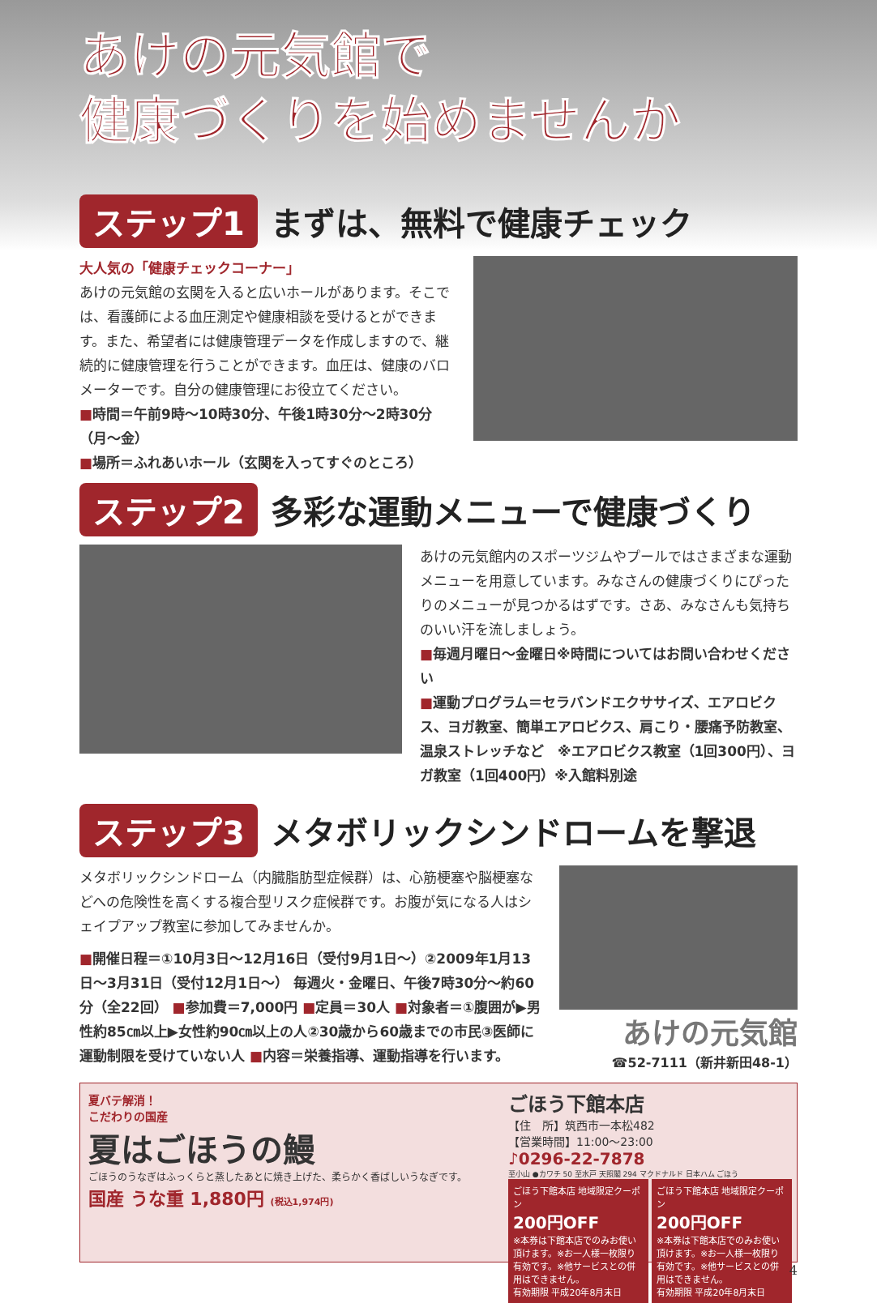あけの元気館で
健康づくりを始めませんか
ステップ1 まずは、無料で健康チェック
大人気の「健康チェックコーナー」
あけの元気館の玄関を入ると広いホールがあります。そこでは、看護師による血圧測定や健康相談を受けるとができます。また、希望者には健康管理データを作成しますので、継続的に健康管理を行うことができます。血圧は、健康のバロメーターです。自分の健康管理にお役立てください。
■時間＝午前9時～10時30分、午後1時30分～2時30分（月～金）
■場所＝ふれあいホール（玄関を入ってすぐのところ）
ステップ2 多彩な運動メニューで健康づくり
あけの元気館内のスポーツジムやプールではさまざまな運動メニューを用意しています。みなさんの健康づくりにぴったりのメニューが見つかるはずです。さあ、みなさんも気持ちのいい汗を流しましょう。
■毎週月曜日～金曜日※時間についてはお問い合わせください
■運動プログラム＝セラバンドエクササイズ、エアロビクス、ヨガ教室、簡単エアロビクス、肩こり・腰痛予防教室、温泉ストレッチなど　※エアロビクス教室（1回300円）、ヨガ教室（1回400円）※入館料別途
ステップ3 メタボリックシンドロームを撃退
メタボリックシンドローム（内臓脂肪型症候群）は、心筋梗塞や脳梗塞などへの危険性を高くする複合型リスク症候群です。お腹が気になる人はシェイプアップ教室に参加してみませんか。
■開催日程＝①10月3日～12月16日（受付9月1日～）②2009年1月13日～3月31日（受付12月1日～） 毎週火・金曜日、午後7時30分～約60分（全22回） ■参加費＝7,000円 ■定員＝30人 ■対象者＝①腹囲が▶男性約85㎝以上▶女性約90㎝以上の人②30歳から60歳までの市民③医師に運動制限を受けていない人 ■内容＝栄養指導、運動指導を行います。
あけの元気館
☎52-7111（新井新田48-1）
夏バテ解消！
こだわりの国産
夏はごほうの鰻
ごほうのうなぎはふっくらと蒸したあとに焼き上げた、柔らかく香ばしいうなぎです。
国産 うな重 1,880円 (税込1,974円)
ごほう下館本店
【住　所】筑西市一本松482
【営業時間】11:00～23:00
♪0296-22-7878
至小山 ●カワチ 50 至水戸 天照閣 294 マクドナルド 日本ハム ごほう
ごほう下館本店 地域限定クーポン
200円OFF
※本券は下館本店でのみお使い頂けます。※お一人様一枚限り有効です。※他サービスとの併用はできません。
有効期限 平成20年8月末日
ごほう下館本店 地域限定クーポン
200円OFF
※本券は下館本店でのみお使い頂けます。※お一人様一枚限り有効です。※他サービスとの併用はできません。
有効期限 平成20年8月末日
4